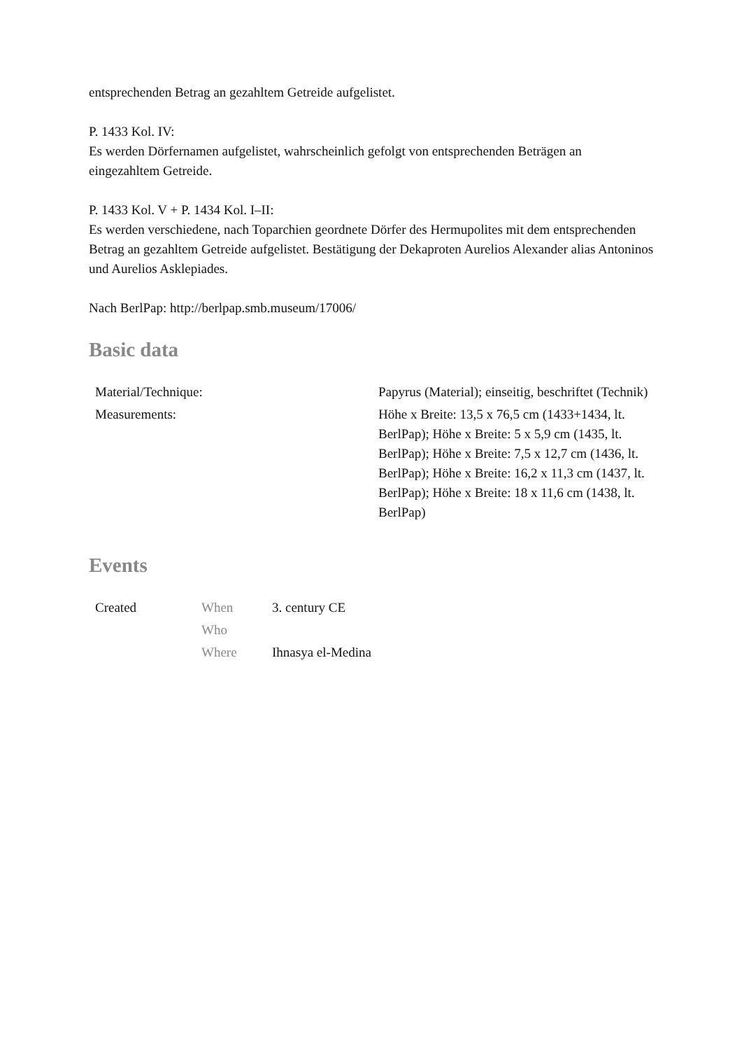entsprechenden Betrag an gezahltem Getreide aufgelistet.
P. 1433 Kol. IV:
Es werden Dörfernamen aufgelistet, wahrscheinlich gefolgt von entsprechenden Beträgen an eingezahltem Getreide.
P. 1433 Kol. V + P. 1434 Kol. I–II:
Es werden verschiedene, nach Toparchien geordnete Dörfer des Hermupolites mit dem entsprechenden Betrag an gezahltem Getreide aufgelistet. Bestätigung der Dekaproten Aurelios Alexander alias Antoninos und Aurelios Asklepiades.
Nach BerlPap: http://berlpap.smb.museum/17006/
Basic data
| Material/Technique: | Papyrus (Material); einseitig, beschriftet (Technik) |
| Measurements: | Höhe x Breite: 13,5 x 76,5 cm (1433+1434, lt. BerlPap); Höhe x Breite: 5 x 5,9 cm (1435, lt. BerlPap); Höhe x Breite: 7,5 x 12,7 cm (1436, lt. BerlPap); Höhe x Breite: 16,2 x 11,3 cm (1437, lt. BerlPap); Höhe x Breite: 18 x 11,6 cm (1438, lt. BerlPap) |
Events
| Created | When | 3. century CE |
| | Who | |
| | Where | Ihnasya el-Medina |